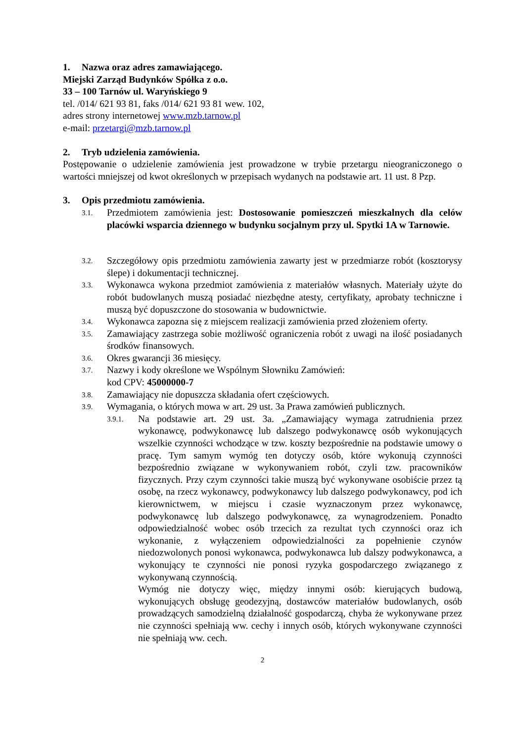1. Nazwa oraz adres zamawiającego.
Miejski Zarząd Budynków Spółka z o.o.
33 – 100 Tarnów ul. Waryńskiego 9
tel. /014/ 621 93 81, faks /014/ 621 93 81 wew. 102,
adres strony internetowej www.mzb.tarnow.pl
e-mail: przetargi@mzb.tarnow.pl
2. Tryb udzielenia zamówienia.
Postępowanie o udzielenie zamówienia jest prowadzone w trybie przetargu nieograniczonego o wartości mniejszej od kwot określonych w przepisach wydanych na podstawie art. 11 ust. 8 Pzp.
3. Opis przedmiotu zamówienia.
3.1. Przedmiotem zamówienia jest: Dostosowanie pomieszczeń mieszkalnych dla celów placówki wsparcia dziennego w budynku socjalnym przy ul. Spytki 1A w Tarnowie.
3.2. Szczegółowy opis przedmiotu zamówienia zawarty jest w przedmiarze robót (kosztorysy ślepe) i dokumentacji technicznej.
3.3. Wykonawca wykona przedmiot zamówienia z materiałów własnych. Materiały użyte do robót budowlanych muszą posiadać niezbędne atesty, certyfikaty, aprobaty techniczne i muszą być dopuszczone do stosowania w budownictwie.
3.4. Wykonawca zapozna się z miejscem realizacji zamówienia przed złożeniem oferty.
3.5. Zamawiający zastrzega sobie możliwość ograniczenia robót z uwagi na ilość posiadanych środków finansowych.
3.6. Okres gwarancji 36 miesięcy.
3.7. Nazwy i kody określone we Wspólnym Słowniku Zamówień:
kod CPV: 45000000-7
3.8. Zamawiający nie dopuszcza składania ofert częściowych.
3.9. Wymagania, o których mowa w art. 29 ust. 3a Prawa zamówień publicznych.
3.9.1. Na podstawie art. 29 ust. 3a. „Zamawiający wymaga zatrudnienia przez wykonawcę, podwykonawcę lub dalszego podwykonawcę osób wykonujących wszelkie czynności wchodzące w tzw. koszty bezpośrednie na podstawie umowy o pracę. Tym samym wymóg ten dotyczy osób, które wykonują czynności bezpośrednio związane w wykonywaniem robót, czyli tzw. pracowników fizycznych. Przy czym czynności takie muszą być wykonywane osobiście przez tą osobę, na rzecz wykonawcy, podwykonawcy lub dalszego podwykonawcy, pod ich kierownictwem, w miejscu i czasie wyznaczonym przez wykonawcę, podwykonawcę lub dalszego podwykonawcę, za wynagrodzeniem. Ponadto odpowiedzialność wobec osób trzecich za rezultat tych czynności oraz ich wykonanie, z wyłączeniem odpowiedzialności za popełnienie czynów niedozwolonych ponosi wykonawca, podwykonawca lub dalszy podwykonawca, a wykonujący te czynności nie ponosi ryzyka gospodarczego związanego z wykonywaną czynnością.
Wymóg nie dotyczy więc, między innymi osób: kierujących budową, wykonujących obsługę geodezyjną, dostawców materiałów budowlanych, osób prowadzących samodzielną działalność gospodarczą, chyba że wykonywane przez nie czynności spełniają ww. cechy i innych osób, których wykonywane czynności nie spełniają ww. cech.
2